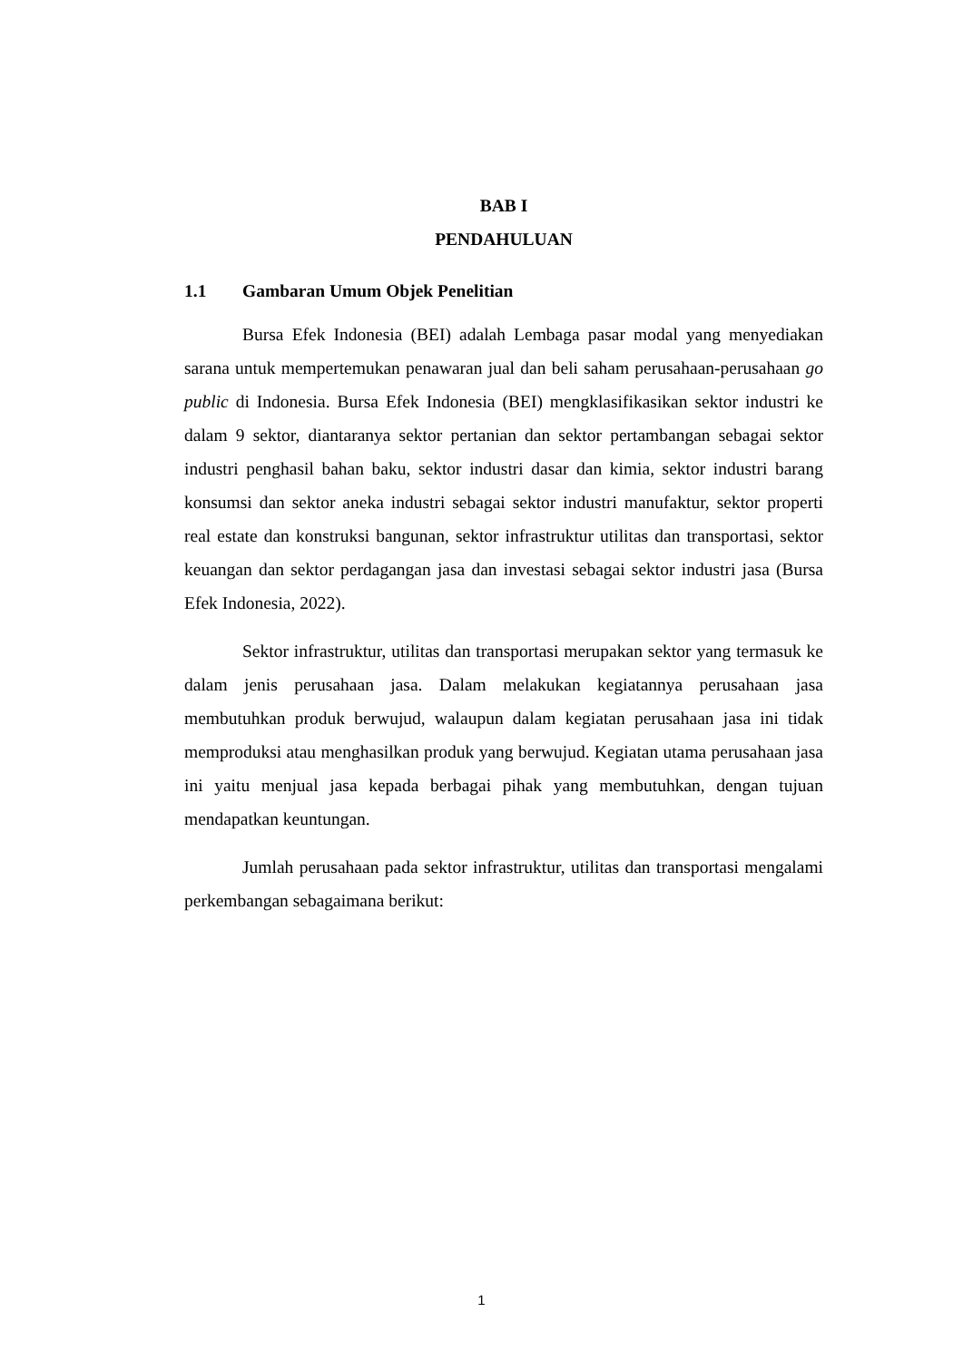BAB I
PENDAHULUAN
1.1 Gambaran Umum Objek Penelitian
Bursa Efek Indonesia (BEI) adalah Lembaga pasar modal yang menyediakan sarana untuk mempertemukan penawaran jual dan beli saham perusahaan-perusahaan go public di Indonesia. Bursa Efek Indonesia (BEI) mengklasifikasikan sektor industri ke dalam 9 sektor, diantaranya sektor pertanian dan sektor pertambangan sebagai sektor industri penghasil bahan baku, sektor industri dasar dan kimia, sektor industri barang konsumsi dan sektor aneka industri sebagai sektor industri manufaktur, sektor properti real estate dan konstruksi bangunan, sektor infrastruktur utilitas dan transportasi, sektor keuangan dan sektor perdagangan jasa dan investasi sebagai sektor industri jasa (Bursa Efek Indonesia, 2022).
Sektor infrastruktur, utilitas dan transportasi merupakan sektor yang termasuk ke dalam jenis perusahaan jasa. Dalam melakukan kegiatannya perusahaan jasa membutuhkan produk berwujud, walaupun dalam kegiatan perusahaan jasa ini tidak memproduksi atau menghasilkan produk yang berwujud. Kegiatan utama perusahaan jasa ini yaitu menjual jasa kepada berbagai pihak yang membutuhkan, dengan tujuan mendapatkan keuntungan.
Jumlah perusahaan pada sektor infrastruktur, utilitas dan transportasi mengalami perkembangan sebagaimana berikut:
1